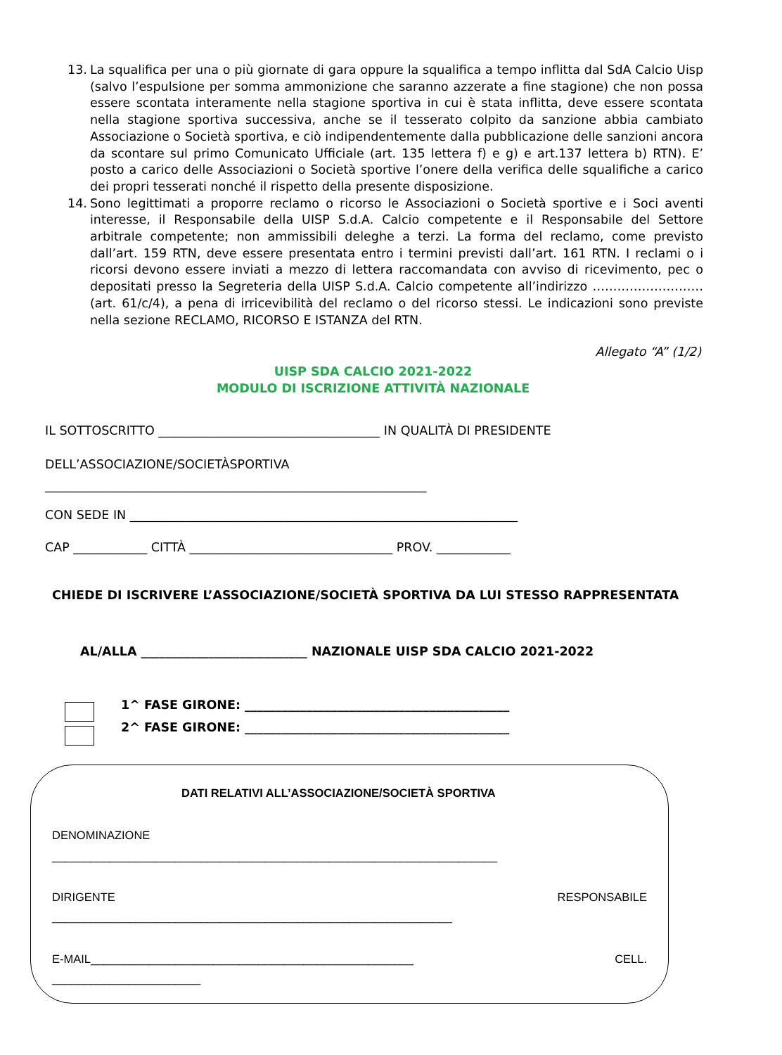13. La squalifica per una o più giornate di gara oppure la squalifica a tempo inflitta dal SdA Calcio Uisp (salvo l’espulsione per somma ammonizione che saranno azzerate a fine stagione) che non possa essere scontata interamente nella stagione sportiva in cui è stata inflitta, deve essere scontata nella stagione sportiva successiva, anche se il tesserato colpito da sanzione abbia cambiato Associazione o Società sportiva, e ciò indipendentemente dalla pubblicazione delle sanzioni ancora da scontare sul primo Comunicato Ufficiale (art. 135 lettera f) e g) e art.137 lettera b) RTN). E’ posto a carico delle Associazioni o Società sportive l’onere della verifica delle squalifiche a carico dei propri tesserati nonché il rispetto della presente disposizione.
14. Sono legittimati a proporre reclamo o ricorso le Associazioni o Società sportive e i Soci aventi interesse, il Responsabile della UISP S.d.A. Calcio competente e il Responsabile del Settore arbitrale competente; non ammissibili deleghe a terzi. La forma del reclamo, come previsto dall’art. 159 RTN, deve essere presentata entro i termini previsti dall’art. 161 RTN. I reclami o i ricorsi devono essere inviati a mezzo di lettera raccomandata con avviso di ricevimento, pec o depositati presso la Segreteria della UISP S.d.A. Calcio competente all’indirizzo ……………………… (art. 61/c/4), a pena di irricevibilità del reclamo o del ricorso stessi. Le indicazioni sono previste nella sezione RECLAMO, RICORSO E ISTANZA del RTN.
Allegato “A” (1/2)
UISP SDA CALCIO 2021-2022
MODULO DI ISCRIZIONE ATTIVITÀ NAZIONALE
IL SOTTOSCRITTO ____________________________________ IN QUALITÀ DI PRESIDENTE
DELL’ASSOCIAZIONE/SOCIETÀSPORTIVA
______________________________________________________________
CON SEDE IN _______________________________________________________________
CAP ____________ CITTÀ _________________________________ PROV. ____________
CHIEDE DI ISCRIVERE L’ASSOCIAZIONE/SOCIETÀ SPORTIVA DA LUI STESSO RAPPRESENTATA
AL/ALLA ___________________________ NAZIONALE UISP SDA CALCIO 2021-2022
1^ FASE GIRONE: ___________________________________________
2^ FASE GIRONE: ___________________________________________
DATI RELATIVI ALL’ASSOCIAZIONE/SOCIETÀ SPORTIVA
DENOMINAZIONE
_____________________________________________________________________
DIRIGENTE RESPONSABILE
______________________________________________________________
E-MAIL__________________________________________________ CELL.
_______________________